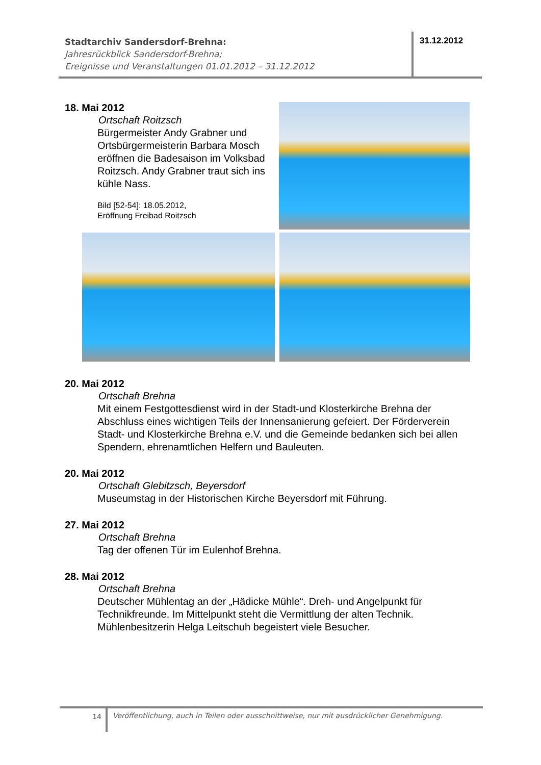Stadtarchiv Sandersdorf-Brehna:
Jahresrückblick Sandersdorf-Brehna;
Ereignisse und Veranstaltungen 01.01.2012 – 31.12.2012
31.12.2012
18. Mai 2012
Ortschaft Roitzsch
Bürgermeister Andy Grabner und Ortsbürgermeisterin Barbara Mosch eröffnen die Badesaison im Volksbad Roitzsch. Andy Grabner traut sich ins kühle Nass.
Bild [52-54]: 18.05.2012,
Eröffnung Freibad Roitzsch
20. Mai 2012
Ortschaft Brehna
Mit einem Festgottesdienst wird in der Stadt-und Klosterkirche Brehna der Abschluss eines wichtigen Teils der Innensanierung gefeiert. Der Förderverein Stadt- und Klosterkirche Brehna e.V. und die Gemeinde bedanken sich bei allen Spendern, ehrenamtlichen Helfern und Bauleuten.
20. Mai 2012
Ortschaft Glebitzsch, Beyersdorf
Museumstag in der Historischen Kirche Beyersdorf mit Führung.
27. Mai 2012
Ortschaft Brehna
Tag der offenen Tür im Eulenhof Brehna.
28. Mai 2012
Ortschaft Brehna
Deutscher Mühlentag an der „Hädicke Mühle“. Dreh- und Angelpunkt für Technikfreunde. Im Mittelpunkt steht die Vermittlung der alten Technik. Mühlenbesitzerin Helga Leitschuh begeistert viele Besucher.
14
Veröffentlichung, auch in Teilen oder ausschnittweise, nur mit ausdrücklicher Genehmigung.